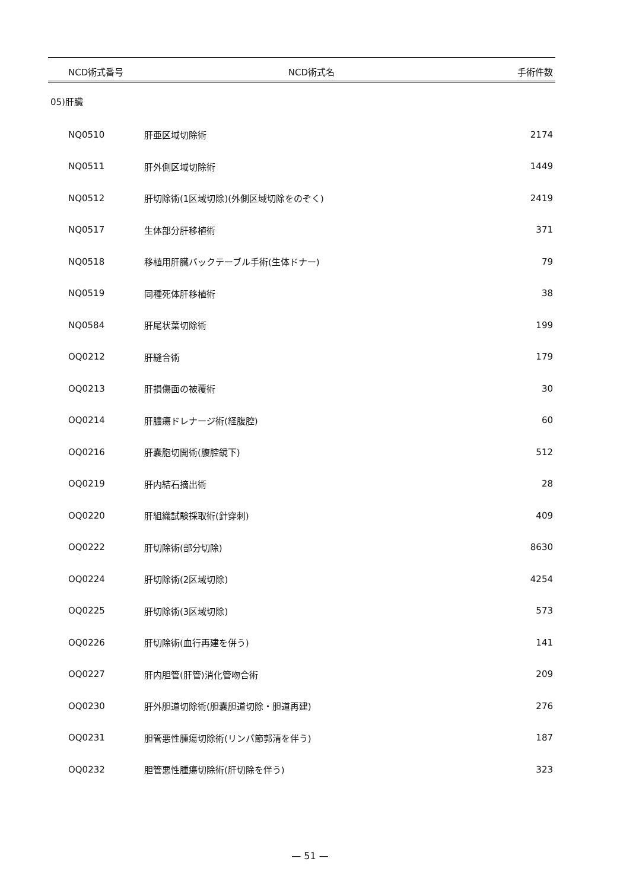| NCD術式番号 | NCD術式名 | 手術件数 |
| --- | --- | --- |
| 05)肝臓 | | |
| NQ0510 | 肝亜区域切除術 | 2174 |
| NQ0511 | 肝外側区域切除術 | 1449 |
| NQ0512 | 肝切除術(1区域切除)(外側区域切除をのぞく) | 2419 |
| NQ0517 | 生体部分肝移植術 | 371 |
| NQ0518 | 移植用肝臓バックテーブル手術(生体ドナー) | 79 |
| NQ0519 | 同種死体肝移植術 | 38 |
| NQ0584 | 肝尾状葉切除術 | 199 |
| OQ0212 | 肝縫合術 | 179 |
| OQ0213 | 肝損傷面の被覆術 | 30 |
| OQ0214 | 肝膿瘍ドレナージ術(経腹腔) | 60 |
| OQ0216 | 肝嚢胞切開術(腹腔鏡下) | 512 |
| OQ0219 | 肝内結石摘出術 | 28 |
| OQ0220 | 肝組織試験採取術(針穿刺) | 409 |
| OQ0222 | 肝切除術(部分切除) | 8630 |
| OQ0224 | 肝切除術(2区域切除) | 4254 |
| OQ0225 | 肝切除術(3区域切除) | 573 |
| OQ0226 | 肝切除術(血行再建を併う) | 141 |
| OQ0227 | 肝内胆管(肝管)消化管吻合術 | 209 |
| OQ0230 | 肝外胆道切除術(胆嚢胆道切除・胆道再建) | 276 |
| OQ0231 | 胆管悪性腫瘍切除術(リンパ節郭清を伴う) | 187 |
| OQ0232 | 胆管悪性腫瘍切除術(肝切除を伴う) | 323 |
— 51 —